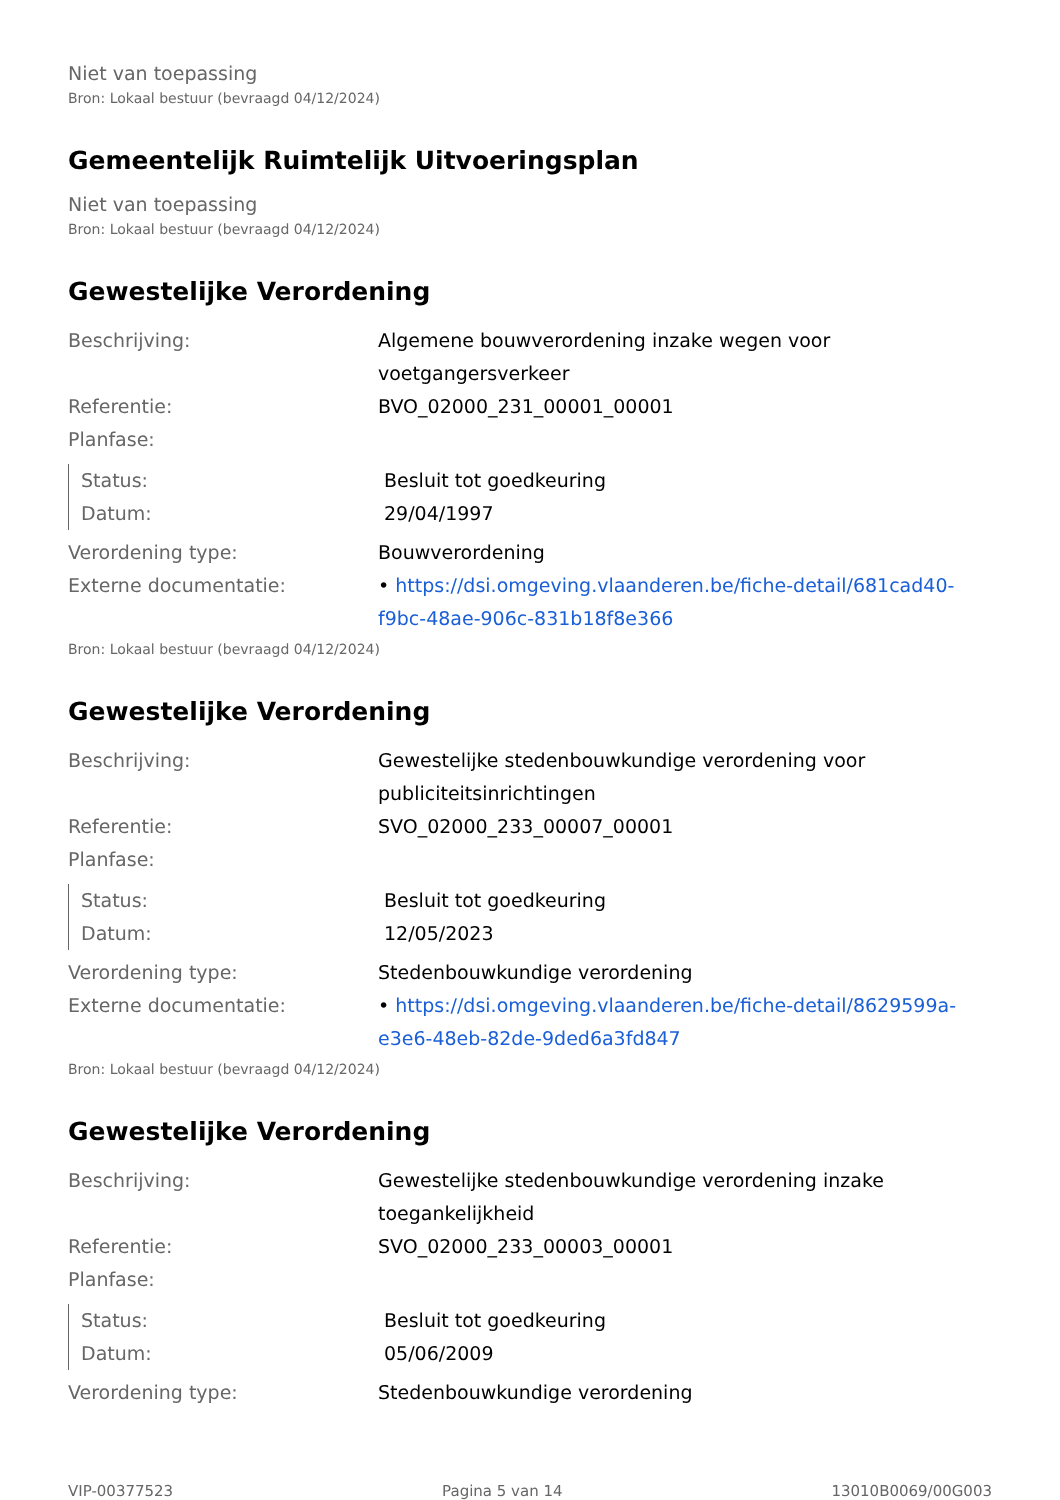Niet van toepassing
Bron: Lokaal bestuur (bevraagd 04/12/2024)
Gemeentelijk Ruimtelijk Uitvoeringsplan
Niet van toepassing
Bron: Lokaal bestuur (bevraagd 04/12/2024)
Gewestelijke Verordening
| Beschrijving: | Algemene bouwverordening inzake wegen voor voetgangersverkeer |
| Referentie: | BVO_02000_231_00001_00001 |
| Planfase: | |
| Status: | Besluit tot goedkeuring |
| Datum: | 29/04/1997 |
| Verordening type: | Bouwverordening |
| Externe documentatie: | • https://dsi.omgeving.vlaanderen.be/fiche-detail/681cad40-f9bc-48ae-906c-831b18f8e366 |
Bron: Lokaal bestuur (bevraagd 04/12/2024)
Gewestelijke Verordening
| Beschrijving: | Gewestelijke stedenbouwkundige verordening voor publiciteitsinrichtingen |
| Referentie: | SVO_02000_233_00007_00001 |
| Planfase: | |
| Status: | Besluit tot goedkeuring |
| Datum: | 12/05/2023 |
| Verordening type: | Stedenbouwkundige verordening |
| Externe documentatie: | • https://dsi.omgeving.vlaanderen.be/fiche-detail/8629599a-e3e6-48eb-82de-9ded6a3fd847 |
Bron: Lokaal bestuur (bevraagd 04/12/2024)
Gewestelijke Verordening
| Beschrijving: | Gewestelijke stedenbouwkundige verordening inzake toegankelijkheid |
| Referentie: | SVO_02000_233_00003_00001 |
| Planfase: | |
| Status: | Besluit tot goedkeuring |
| Datum: | 05/06/2009 |
| Verordening type: | Stedenbouwkundige verordening |
VIP-00377523 Pagina 5 van 14 13010B0069/00G003